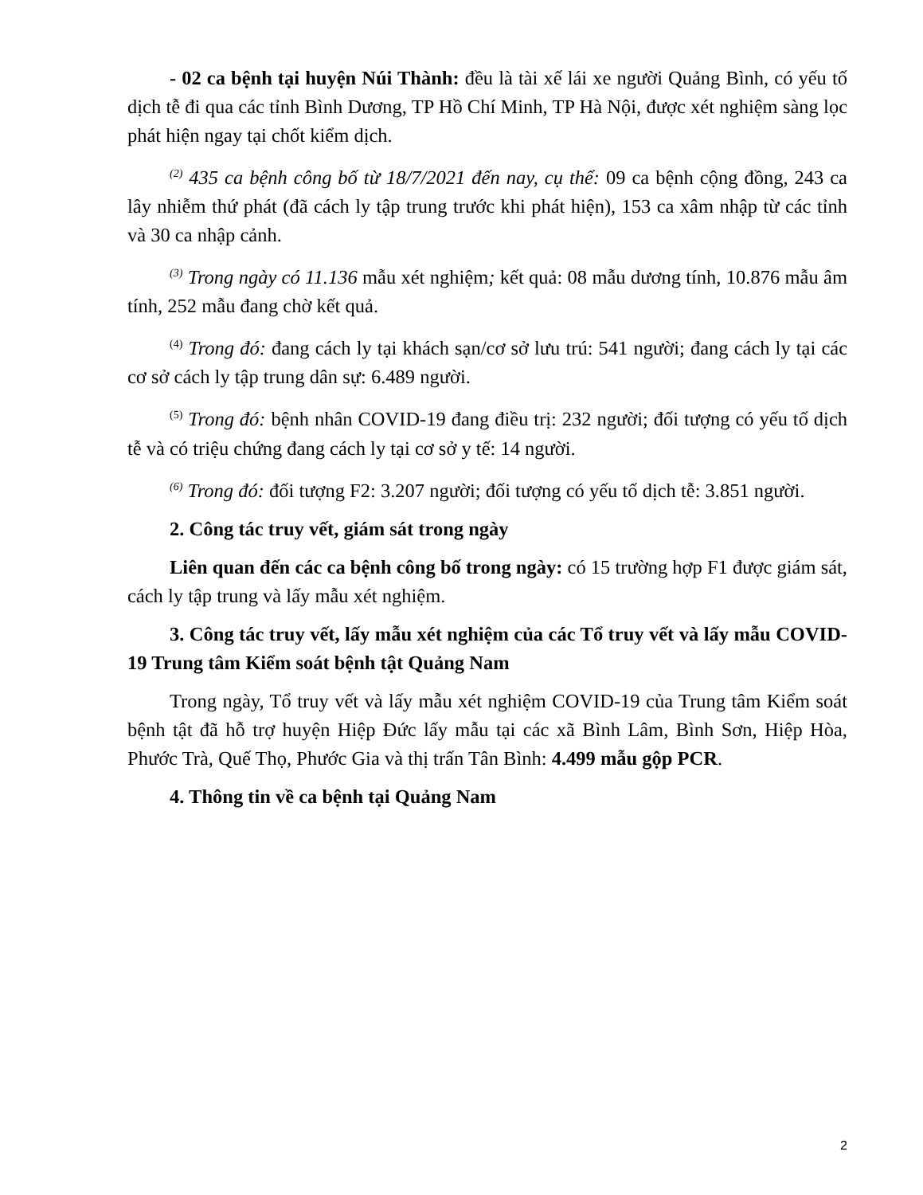- 02 ca bệnh tại huyện Núi Thành: đều là tài xế lái xe người Quảng Bình, có yếu tố dịch tễ đi qua các tỉnh Bình Dương, TP Hồ Chí Minh, TP Hà Nội, được xét nghiệm sàng lọc phát hiện ngay tại chốt kiểm dịch.
<sup>(2)</sup> 435 ca bệnh công bố từ 18/7/2021 đến nay, cụ thể: 09 ca bệnh cộng đồng, 243 ca lây nhiễm thứ phát (đã cách ly tập trung trước khi phát hiện), 153 ca xâm nhập từ các tỉnh và 30 ca nhập cảnh.
<sup>(3)</sup> Trong ngày có 11.136 mẫu xét nghiệm; kết quả: 08 mẫu dương tính, 10.876 mẫu âm tính, 252 mẫu đang chờ kết quả.
<sup>(4)</sup> Trong đó: đang cách ly tại khách sạn/cơ sở lưu trú: 541 người; đang cách ly tại các cơ sở cách ly tập trung dân sự: 6.489 người.
<sup>(5)</sup> Trong đó: bệnh nhân COVID-19 đang điều trị: 232 người; đối tượng có yếu tố dịch tễ và có triệu chứng đang cách ly tại cơ sở y tế: 14 người.
<sup>(6)</sup> Trong đó: đối tượng F2: 3.207 người; đối tượng có yếu tố dịch tễ: 3.851 người.
2. Công tác truy vết, giám sát trong ngày
Liên quan đến các ca bệnh công bố trong ngày: có 15 trường hợp F1 được giám sát, cách ly tập trung và lấy mẫu xét nghiệm.
3. Công tác truy vết, lấy mẫu xét nghiệm của các Tổ truy vết và lấy mẫu COVID-19 Trung tâm Kiểm soát bệnh tật Quảng Nam
Trong ngày, Tổ truy vết và lấy mẫu xét nghiệm COVID-19 của Trung tâm Kiểm soát bệnh tật đã hỗ trợ huyện Hiệp Đức lấy mẫu tại các xã Bình Lâm, Bình Sơn, Hiệp Hòa, Phước Trà, Quế Thọ, Phước Gia và thị trấn Tân Bình: 4.499 mẫu gộp PCR.
4. Thông tin về ca bệnh tại Quảng Nam
2